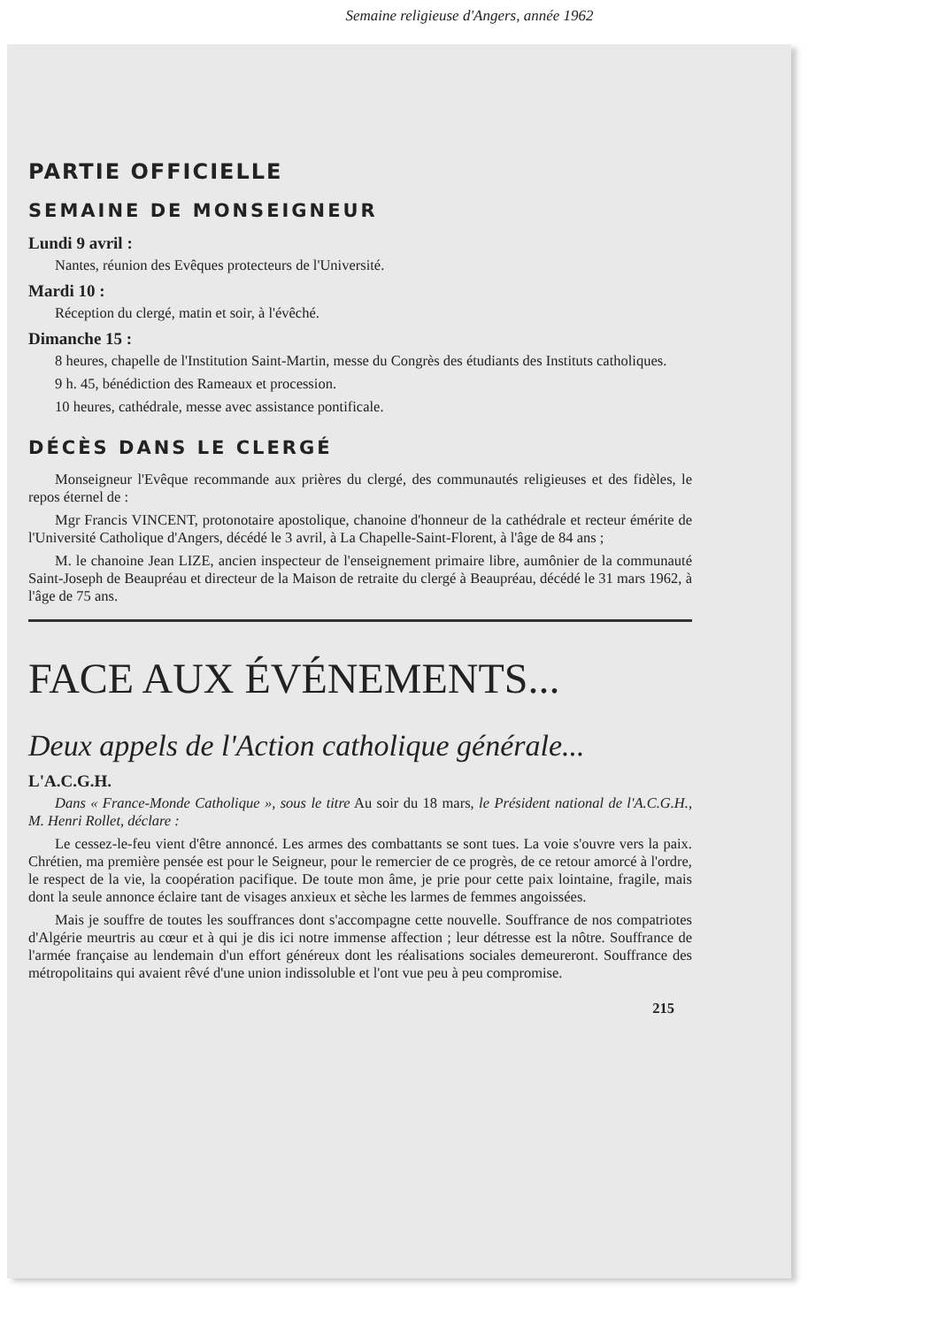Semaine religieuse d'Angers, année 1962
PARTIE OFFICIELLE
SEMAINE DE MONSEIGNEUR
Lundi 9 avril :
Nantes, réunion des Evêques protecteurs de l'Université.
Mardi 10 :
Réception du clergé, matin et soir, à l'évêché.
Dimanche 15 :
8 heures, chapelle de l'Institution Saint-Martin, messe du Congrès des étudiants des Instituts catholiques.
9 h. 45, bénédiction des Rameaux et procession.
10 heures, cathédrale, messe avec assistance pontificale.
DÉCÈS DANS LE CLERGÉ
Monseigneur l'Evêque recommande aux prières du clergé, des communautés religieuses et des fidèles, le repos éternel de :
Mgr Francis VINCENT, protonotaire apostolique, chanoine d'honneur de la cathédrale et recteur émérite de l'Université Catholique d'Angers, décédé le 3 avril, à La Chapelle-Saint-Florent, à l'âge de 84 ans ;
M. le chanoine Jean LIZE, ancien inspecteur de l'enseignement primaire libre, aumônier de la communauté Saint-Joseph de Beaupréau et directeur de la Maison de retraite du clergé à Beaupréau, décédé le 31 mars 1962, à l'âge de 75 ans.
FACE AUX ÉVÉNEMENTS...
Deux appels de l'Action catholique générale...
L'A.C.G.H.
Dans « France-Monde Catholique », sous le titre Au soir du 18 mars, le Président national de l'A.C.G.H., M. Henri Rollet, déclare :
Le cessez-le-feu vient d'être annoncé. Les armes des combattants se sont tues. La voie s'ouvre vers la paix. Chrétien, ma première pensée est pour le Seigneur, pour le remercier de ce progrès, de ce retour amorcé à l'ordre, le respect de la vie, la coopération pacifique. De toute mon âme, je prie pour cette paix lointaine, fragile, mais dont la seule annonce éclaire tant de visages anxieux et sèche les larmes de femmes angoissées.
Mais je souffre de toutes les souffrances dont s'accompagne cette nouvelle. Souffrance de nos compatriotes d'Algérie meurtris au cœur et à qui je dis ici notre immense affection ; leur détresse est la nôtre. Souffrance de l'armée française au lendemain d'un effort généreux dont les réalisations sociales demeureront. Souffrance des métropolitains qui avaient rêvé d'une union indissoluble et l'ont vue peu à peu compromise.
215